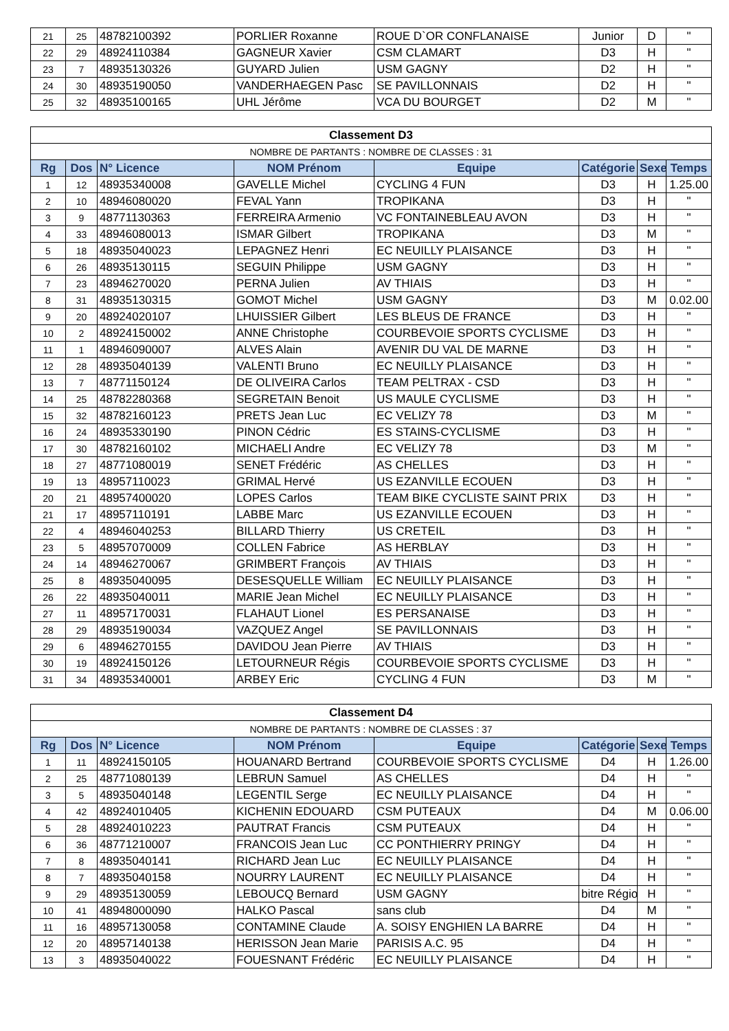| 21 | 25 | 48782100392 | PORLIER Roxanne | ROUE D`OR CONFLANAISE | Junior | D | " |
| 22 | 29 | 48924110384 | GAGNEUR Xavier | CSM CLAMART | D3 | H | " |
| 23 | 7 | 48935130326 | GUYARD Julien | USM GAGNY | D2 | H | " |
| 24 | 30 | 48935190050 | VANDERHAEGEN Pasc | SE PAVILLONNAIS | D2 | H | " |
| 25 | 32 | 48935100165 | UHL Jérôme | VCA DU BOURGET | D2 | M | " |
| Classement D3 | | | | | | | |
| NOMBRE DE PARTANTS : NOMBRE DE CLASSES : 31 | | | | | | | |
| Rg | Dos | N° Licence | NOM Prénom | Equipe | Catégorie | Sexe | Temps |
| 1 | 12 | 48935340008 | GAVELLE Michel | CYCLING 4 FUN | D3 | H | 1.25.00 |
| 2 | 10 | 48946080020 | FEVAL Yann | TROPIKANA | D3 | H | " |
| 3 | 9 | 48771130363 | FERREIRA Armenio | VC FONTAINEBLEAU AVON | D3 | H | " |
| 4 | 33 | 48946080013 | ISMAR Gilbert | TROPIKANA | D3 | M | " |
| 5 | 18 | 48935040023 | LEPAGNEZ Henri | EC NEUILLY PLAISANCE | D3 | H | " |
| 6 | 26 | 48935130115 | SEGUIN Philippe | USM GAGNY | D3 | H | " |
| 7 | 23 | 48946270020 | PERNA Julien | AV THIAIS | D3 | H | " |
| 8 | 31 | 48935130315 | GOMOT Michel | USM GAGNY | D3 | M | 0.02.00 |
| 9 | 20 | 48924020107 | LHUISSIER Gilbert | LES BLEUS DE FRANCE | D3 | H | " |
| 10 | 2 | 48924150002 | ANNE Christophe | COURBEVOIE SPORTS CYCLISME | D3 | H | " |
| 11 | 1 | 48946090007 | ALVES Alain | AVENIR DU VAL DE MARNE | D3 | H | " |
| 12 | 28 | 48935040139 | VALENTI Bruno | EC NEUILLY PLAISANCE | D3 | H | " |
| 13 | 7 | 48771150124 | DE OLIVEIRA Carlos | TEAM PELTRAX - CSD | D3 | H | " |
| 14 | 25 | 48782280368 | SEGRETAIN Benoit | US MAULE CYCLISME | D3 | H | " |
| 15 | 32 | 48782160123 | PRETS Jean Luc | EC VELIZY 78 | D3 | M | " |
| 16 | 24 | 48935330190 | PINON Cédric | ES STAINS-CYCLISME | D3 | H | " |
| 17 | 30 | 48782160102 | MICHAELI Andre | EC VELIZY 78 | D3 | M | " |
| 18 | 27 | 48771080019 | SENET Frédéric | AS CHELLES | D3 | H | " |
| 19 | 13 | 48957110023 | GRIMAL Hervé | US EZANVILLE ECOUEN | D3 | H | " |
| 20 | 21 | 48957400020 | LOPES Carlos | TEAM BIKE CYCLISTE SAINT PRIX | D3 | H | " |
| 21 | 17 | 48957110191 | LABBE Marc | US EZANVILLE ECOUEN | D3 | H | " |
| 22 | 4 | 48946040253 | BILLARD Thierry | US CRETEIL | D3 | H | " |
| 23 | 5 | 48957070009 | COLLEN Fabrice | AS HERBLAY | D3 | H | " |
| 24 | 14 | 48946270067 | GRIMBERT François | AV THIAIS | D3 | H | " |
| 25 | 8 | 48935040095 | DESESQUELLE William | EC NEUILLY PLAISANCE | D3 | H | " |
| 26 | 22 | 48935040011 | MARIE Jean Michel | EC NEUILLY PLAISANCE | D3 | H | " |
| 27 | 11 | 48957170031 | FLAHAUT Lionel | ES PERSANAISE | D3 | H | " |
| 28 | 29 | 48935190034 | VAZQUEZ Angel | SE PAVILLONNAIS | D3 | H | " |
| 29 | 6 | 48946270155 | DAVIDOU Jean Pierre | AV THIAIS | D3 | H | " |
| 30 | 19 | 48924150126 | LETOURNEUR Régis | COURBEVOIE SPORTS CYCLISME | D3 | H | " |
| 31 | 34 | 48935340001 | ARBEY Eric | CYCLING 4 FUN | D3 | M | " |
| Classement D4 | | | | | | | |
| NOMBRE DE PARTANTS : NOMBRE DE CLASSES : 37 | | | | | | | |
| Rg | Dos | N° Licence | NOM Prénom | Equipe | Catégorie | Sexe | Temps |
| 1 | 11 | 48924150105 | HOUANARD Bertrand | COURBEVOIE SPORTS CYCLISME | D4 | H | 1.26.00 |
| 2 | 25 | 48771080139 | LEBRUN Samuel | AS CHELLES | D4 | H | " |
| 3 | 5 | 48935040148 | LEGENTIL Serge | EC NEUILLY PLAISANCE | D4 | H | " |
| 4 | 42 | 48924010405 | KICHENIN EDOUARD | CSM PUTEAUX | D4 | M | 0.06.00 |
| 5 | 28 | 48924010223 | PAUTRAT Francis | CSM PUTEAUX | D4 | H | " |
| 6 | 36 | 48771210007 | FRANCOIS Jean Luc | CC PONTHIERRY PRINGY | D4 | H | " |
| 7 | 8 | 48935040141 | RICHARD Jean Luc | EC NEUILLY PLAISANCE | D4 | H | " |
| 8 | 7 | 48935040158 | NOURRY LAURENT | EC NEUILLY PLAISANCE | D4 | H | " |
| 9 | 29 | 48935130059 | LEBOUCQ Bernard | USM GAGNY | bitre Régio | H | " |
| 10 | 41 | 48948000090 | HALKO Pascal | sans club | D4 | M | " |
| 11 | 16 | 48957130058 | CONTAMINE Claude | A. SOISY ENGHIEN LA BARRE | D4 | H | " |
| 12 | 20 | 48957140138 | HERISSON Jean Marie | PARISIS A.C. 95 | D4 | H | " |
| 13 | 3 | 48935040022 | FOUESNANT Frédéric | EC NEUILLY PLAISANCE | D4 | H | " |